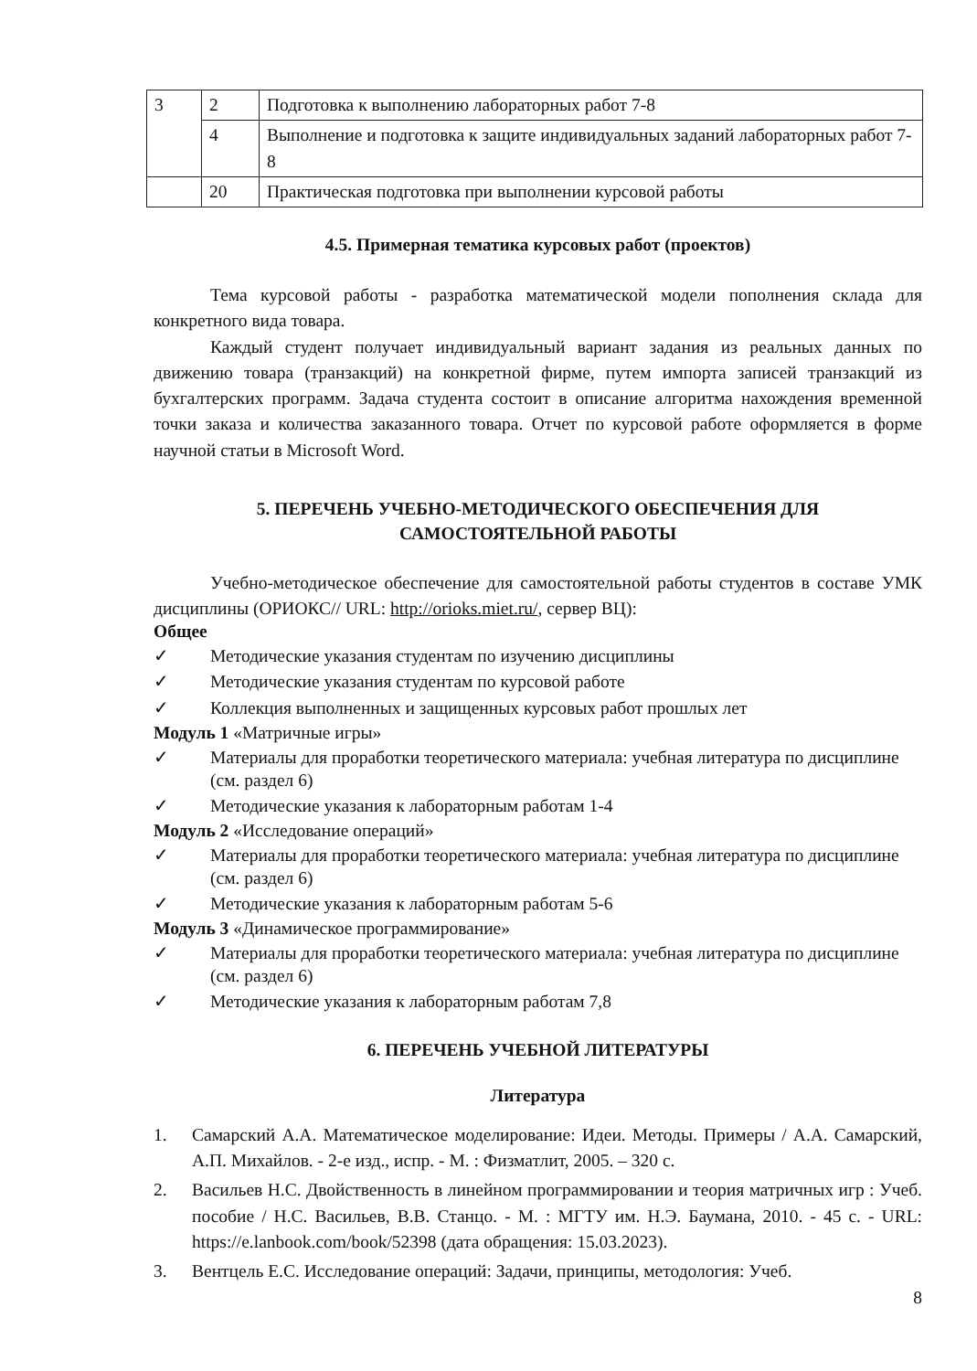| 3 | 2 | Подготовка к выполнению лабораторных работ 7-8 |
| | 4 | Выполнение и подготовка к защите индивидуальных заданий лабораторных работ 7-8 |
| | 20 | Практическая подготовка при выполнении курсовой работы |
4.5. Примерная тематика курсовых работ (проектов)
Тема курсовой работы - разработка математической модели пополнения склада для конкретного вида товара.
Каждый студент получает индивидуальный вариант задания из реальных данных по движению товара (транзакций) на конкретной фирме, путем импорта записей транзакций из бухгалтерских программ. Задача студента состоит в описание алгоритма нахождения временной точки заказа и количества заказанного товара. Отчет по курсовой работе оформляется в форме научной статьи в Microsoft Word.
5. ПЕРЕЧЕНЬ УЧЕБНО-МЕТОДИЧЕСКОГО ОБЕСПЕЧЕНИЯ ДЛЯ
САМОСТОЯТЕЛЬНОЙ РАБОТЫ
Учебно-методическое обеспечение для самостоятельной работы студентов в составе УМК дисциплины (ОРИОКС// URL: http://orioks.miet.ru/, сервер ВЦ):
Общее
✓ Методические указания студентам по изучению дисциплины
✓ Методические указания студентам по курсовой работе
✓ Коллекция выполненных и защищенных курсовых работ прошлых лет
Модуль 1 «Матричные игры»
✓ Материалы для проработки теоретического материала: учебная литература по дисциплине (см. раздел 6)
✓ Методические указания к лабораторным работам 1-4
Модуль 2 «Исследование операций»
✓ Материалы для проработки теоретического материала: учебная литература по дисциплине (см. раздел 6)
✓ Методические указания к лабораторным работам 5-6
Модуль 3 «Динамическое программирование»
✓ Материалы для проработки теоретического материала: учебная литература по дисциплине (см. раздел 6)
✓ Методические указания к лабораторным работам 7,8
6. ПЕРЕЧЕНЬ УЧЕБНОЙ ЛИТЕРАТУРЫ
Литература
1. Самарский А.А. Математическое моделирование: Идеи. Методы. Примеры / А.А. Самарский, А.П. Михайлов. - 2-е изд., испр. - М. : Физматлит, 2005. – 320 с.
2. Васильев Н.С. Двойственность в линейном программировании и теория матричных игр : Учеб. пособие / Н.С. Васильев, В.В. Станцо. - М. : МГТУ им. Н.Э. Баумана, 2010. - 45 с. - URL: https://e.lanbook.com/book/52398 (дата обращения: 15.03.2023).
3. Вентцель Е.С. Исследование операций: Задачи, принципы, методология: Учеб.
8